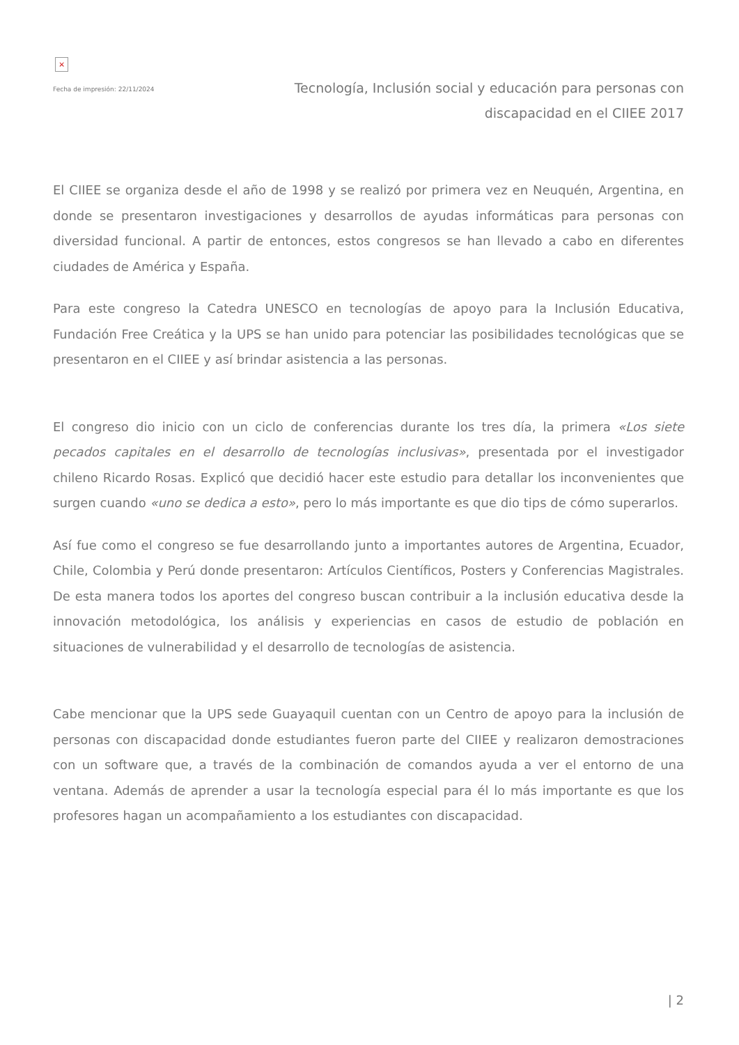×
Fecha de impresión: 22/11/2024
Tecnología, Inclusión social y educación para personas con discapacidad en el CIIEE 2017
El CIIEE se organiza desde el año de 1998 y se realizó por primera vez en Neuquén, Argentina, en donde se presentaron investigaciones y desarrollos de ayudas informáticas para personas con diversidad funcional. A partir de entonces, estos congresos se han llevado a cabo en diferentes ciudades de América y España.
Para este congreso la Catedra UNESCO en tecnologías de apoyo para la Inclusión Educativa, Fundación Free Creática y la UPS se han unido para potenciar las posibilidades tecnológicas que se presentaron en el CIIEE y así brindar asistencia a las personas.
El congreso dio inicio con un ciclo de conferencias durante los tres día, la primera «Los siete pecados capitales en el desarrollo de tecnologías inclusivas», presentada por el investigador chileno Ricardo Rosas. Explicó que decidió hacer este estudio para detallar los inconvenientes que surgen cuando «uno se dedica a esto», pero lo más importante es que dio tips de cómo superarlos.
Así fue como el congreso se fue desarrollando junto a importantes autores de Argentina, Ecuador, Chile, Colombia y Perú donde presentaron: Artículos Científicos, Posters y Conferencias Magistrales. De esta manera todos los aportes del congreso buscan contribuir a la inclusión educativa desde la innovación metodológica, los análisis y experiencias en casos de estudio de población en situaciones de vulnerabilidad y el desarrollo de tecnologías de asistencia.
Cabe mencionar que la UPS sede Guayaquil cuentan con un Centro de apoyo para la inclusión de personas con discapacidad donde estudiantes fueron parte del CIIEE y realizaron demostraciones con un software que, a través de la combinación de comandos ayuda a ver el entorno de una ventana. Además de aprender a usar la tecnología especial para él lo más importante es que los profesores hagan un acompañamiento a los estudiantes con discapacidad.
| 2